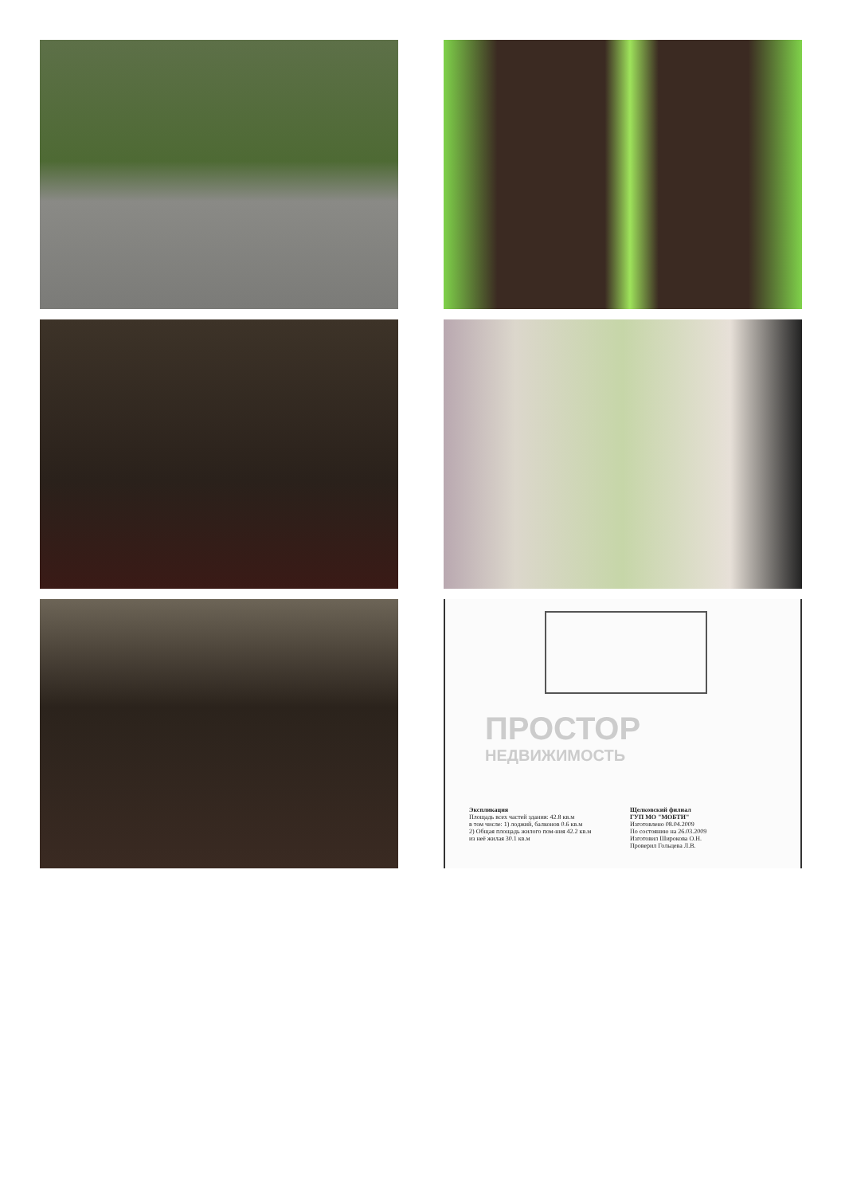ПРОСТОР
НЕДВИЖИМОСТЬ
Экспликация
Площадь всех частей здания: 42.8 кв.м
в том числе: 1) лоджий, балконов 0.6 кв.м
2) Общая площадь жилого пом-ния 42.2 кв.м
из неё жилая 30.1 кв.м
Щелковский филиал
ГУП МО "МОБТИ"
Изготовлено 08.04.2009
По состоянию на 26.03.2009
Изготовил Широкова О.Н.
Проверил Гольцева Л.В.